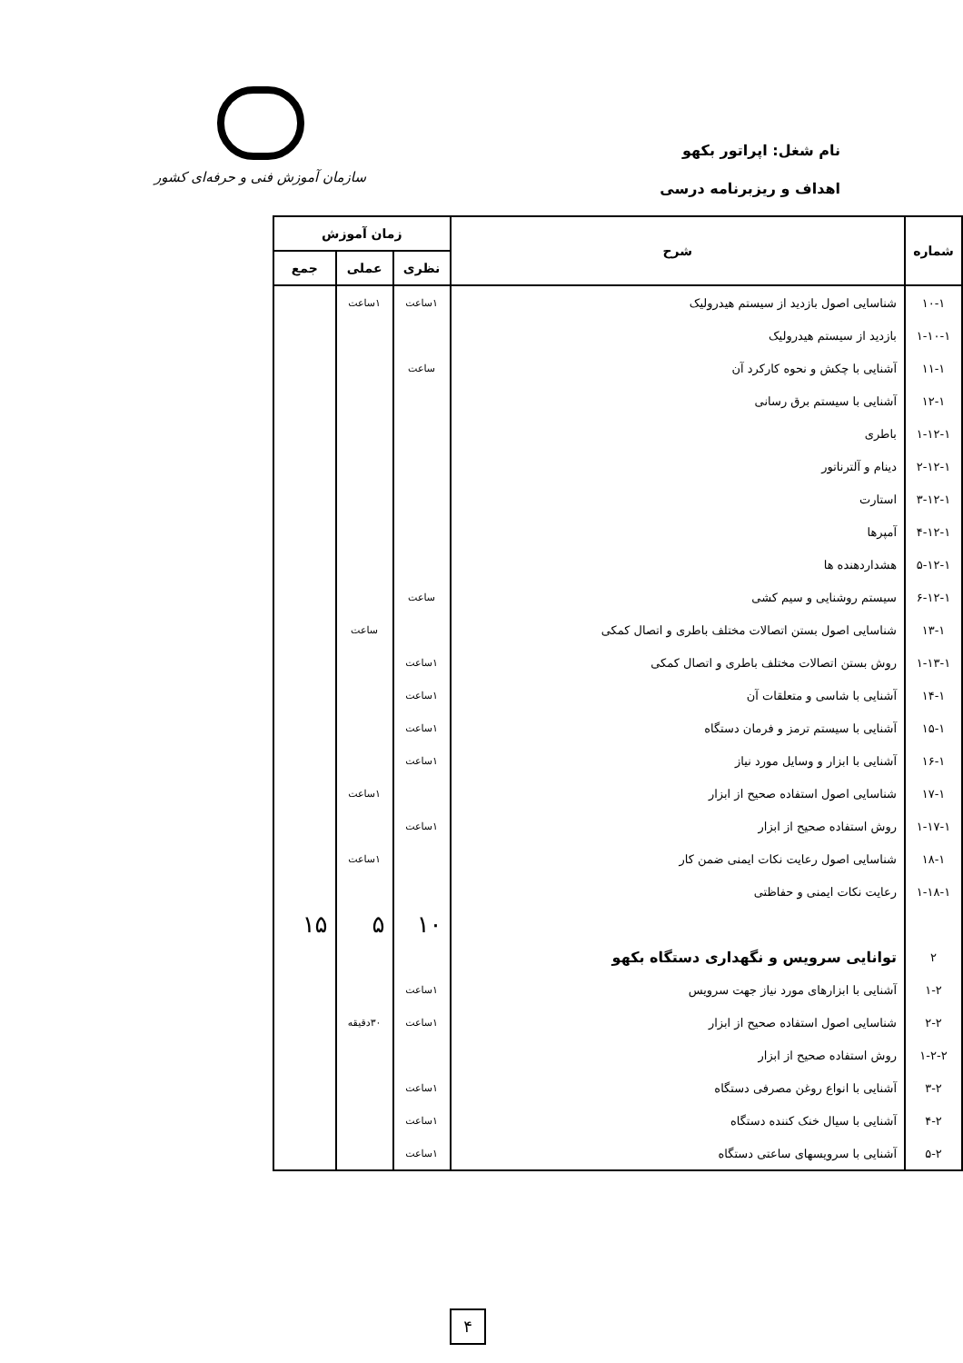نام شغل: اپراتور بکهو
اهداف و ریزبرنامه درسی
سازمان آموزش فنی و حرفه‌ای کشور
| شماره | شرح | زمان آموزش | | |
| --- | --- | --- | --- | --- |
| | | نظری | عملی | جمع |
| ۱۰-۱ | شناسایی اصول بازدید از سیستم هیدرولیک | ۱ساعت | ۱ساعت | |
| ۱-۱۰-۱ | بازدید از سیستم هیدرولیک | | | |
| ۱۱-۱ | آشنایی با چکش و نحوه کارکرد آن | ساعت | | |
| ۱۲-۱ | آشنایی با سیستم برق رسانی | | | |
| ۱-۱۲-۱ | باطری | | | |
| ۲-۱۲-۱ | دینام و آلترناتور | | | |
| ۳-۱۲-۱ | استارت | | | |
| ۴-۱۲-۱ | آمپرها | | | |
| ۵-۱۲-۱ | هشداردهنده ها | | | |
| ۶-۱۲-۱ | سیستم روشنایی و سیم کشی | ساعت | | |
| ۱۳-۱ | شناسایی اصول بستن اتصالات مختلف باطری و اتصال کمکی | | ساعت | |
| ۱-۱۳-۱ | روش بستن اتصالات مختلف باطری و اتصال کمکی | ۱ساعت | | |
| ۱۴-۱ | آشنایی با شاسی و متعلقات آن | ۱ساعت | | |
| ۱۵-۱ | آشنایی با سیستم ترمز و فرمان دستگاه | ۱ساعت | | |
| ۱۶-۱ | آشنایی با ابزار و وسایل مورد نیاز | ۱ساعت | | |
| ۱۷-۱ | شناسایی اصول استفاده صحیح از ابزار | | ۱ساعت | |
| ۱-۱۷-۱ | روش استفاده صحیح از ابزار | ۱ساعت | | |
| ۱۸-۱ | شناسایی اصول رعایت نکات ایمنی ضمن کار | | ۱ساعت | |
| ۱-۱۸-۱ | رعایت نکات ایمنی و حفاظتی | | | |
| | | ۱۰ | ۵ | ۱۵ |
| ۲ | توانایی سرویس و نگهداری دستگاه بکهو | | | |
| ۱-۲ | آشنایی با ابزارهای مورد نیاز جهت سرویس | ۱ساعت | | |
| ۲-۲ | شناسایی اصول استفاده صحیح از ابزار | ۱ساعت | ۳۰دقیقه | |
| ۱-۲-۲ | روش استفاده صحیح از ابزار | | | |
| ۳-۲ | آشنایی با انواع روغن مصرفی دستگاه | ۱ساعت | | |
| ۴-۲ | آشنایی با سیال خنک کننده دستگاه | ۱ساعت | | |
| ۵-۲ | آشنایی با سرویسهای ساعتی دستگاه | ۱ساعت | | |
۴